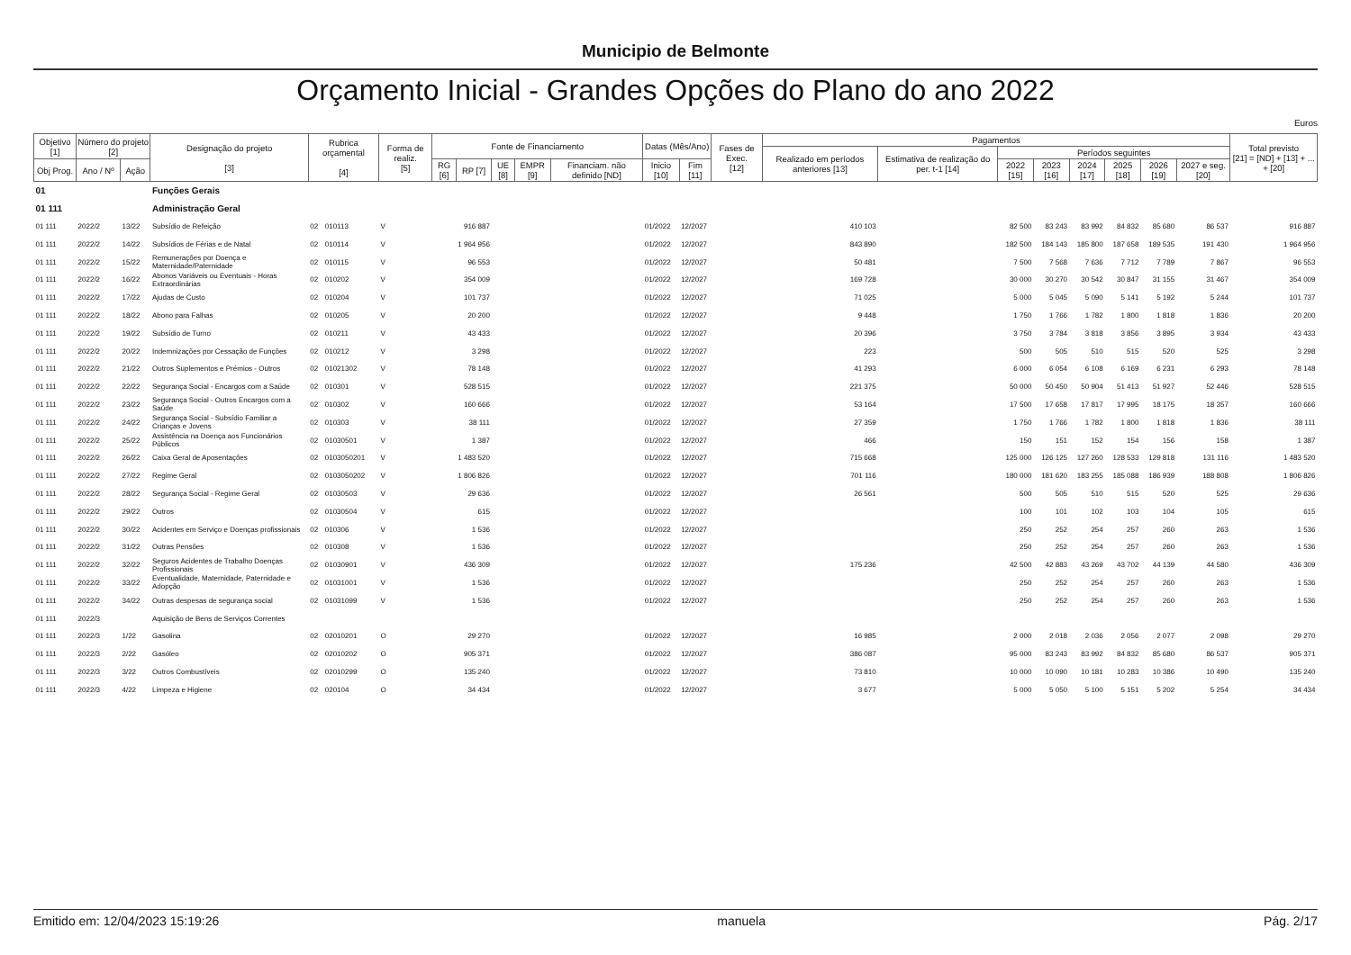Municipio de Belmonte
Orçamento Inicial - Grandes Opções do Plano do ano 2022
Euros
| Objetivo [1] | Número do projeto [2] | | Designação do projeto [3] | Rubrica orçamental [4] | | Forma de realiz. [5] | Fonte de Financiamento | | | | | Datas (Mês/Ano) | | Fases de Exec. [12] | Pagamentos | | | | | | | | Total previsto [21] = [ND] + [13] + ... + [20] |
| --- | --- | --- | --- | --- | --- | --- | --- | --- | --- | --- | --- | --- | --- | --- | --- | --- | --- | --- | --- | --- | --- | --- | --- |
| | | | | | | | | | | | | | | | Realizado em períodos anteriores [13] | Estimativa de realização do per. t-1 [14] | Períodos seguintes | | | | | | |
| Obj Prog. | Ano / Nº | Ação | | | | | RG [6] | RP [7] | UE [8] | EMPR [9] | Financiam. não definido [ND] | Inicio [10] | Fim [11] | | | | 2022 [15] | 2023 [16] | 2024 [17] | 2025 [18] | 2026 [19] | 2027 e seg. [20] | |
| 01 | | | Funções Gerais | | | | | | | | | | | | | | | | | | | | |
| 01 111 | | | Administração Geral | | | | | | | | | | | | | | | | | | | | |
| 01 111 | 2022/2 | 13/22 | Subsídio de Refeição | 02 | 010113 | V | | 916 887 | | | | 01/2022 | 12/2027 | | 410 103 | | 82 500 | 83 243 | 83 992 | 84 832 | 85 680 | 86 537 | 916 887 |
| 01 111 | 2022/2 | 14/22 | Subsídios de Férias e de Natal | 02 | 010114 | V | | 1 964 956 | | | | 01/2022 | 12/2027 | | 843 890 | | 182 500 | 184 143 | 185 800 | 187 658 | 189 535 | 191 430 | 1 964 956 |
| 01 111 | 2022/2 | 15/22 | Remunerações por Doença e Maternidade/Paternidade | 02 | 010115 | V | | 96 553 | | | | 01/2022 | 12/2027 | | 50 481 | | 7 500 | 7 568 | 7 636 | 7 712 | 7 789 | 7 867 | 96 553 |
| 01 111 | 2022/2 | 16/22 | Abonos Variáveis ou Eventuais - Horas Extraordinárias | 02 | 010202 | V | | 354 009 | | | | 01/2022 | 12/2027 | | 169 728 | | 30 000 | 30 270 | 30 542 | 30 847 | 31 155 | 31 467 | 354 009 |
| 01 111 | 2022/2 | 17/22 | Ajudas de Custo | 02 | 010204 | V | | 101 737 | | | | 01/2022 | 12/2027 | | 71 025 | | 5 000 | 5 045 | 5 090 | 5 141 | 5 192 | 5 244 | 101 737 |
| 01 111 | 2022/2 | 18/22 | Abono para Falhas | 02 | 010205 | V | | 20 200 | | | | 01/2022 | 12/2027 | | 9 448 | | 1 750 | 1 766 | 1 782 | 1 800 | 1 818 | 1 836 | 20 200 |
| 01 111 | 2022/2 | 19/22 | Subsídio de Turno | 02 | 010211 | V | | 43 433 | | | | 01/2022 | 12/2027 | | 20 396 | | 3 750 | 3 784 | 3 818 | 3 856 | 3 895 | 3 934 | 43 433 |
| 01 111 | 2022/2 | 20/22 | Indemnizações por Cessação de Funções | 02 | 010212 | V | | 3 298 | | | | 01/2022 | 12/2027 | | 223 | | 500 | 505 | 510 | 515 | 520 | 525 | 3 298 |
| 01 111 | 2022/2 | 21/22 | Outros Suplementos e Prémios - Outros | 02 | 01021302 | V | | 78 148 | | | | 01/2022 | 12/2027 | | 41 293 | | 6 000 | 6 054 | 6 108 | 6 169 | 6 231 | 6 293 | 78 148 |
| 01 111 | 2022/2 | 22/22 | Segurança Social - Encargos com a Saúde | 02 | 010301 | V | | 528 515 | | | | 01/2022 | 12/2027 | | 221 375 | | 50 000 | 50 450 | 50 904 | 51 413 | 51 927 | 52 446 | 528 515 |
| 01 111 | 2022/2 | 23/22 | Segurança Social - Outros Encargos com a Saúde | 02 | 010302 | V | | 160 666 | | | | 01/2022 | 12/2027 | | 53 164 | | 17 500 | 17 658 | 17 817 | 17 995 | 18 175 | 18 357 | 160 666 |
| 01 111 | 2022/2 | 24/22 | Segurança Social - Subsídio Familiar a Crianças e Jovens | 02 | 010303 | V | | 38 111 | | | | 01/2022 | 12/2027 | | 27 359 | | 1 750 | 1 766 | 1 782 | 1 800 | 1 818 | 1 836 | 38 111 |
| 01 111 | 2022/2 | 25/22 | Assistência na Doença aos Funcionários Públicos | 02 | 01030501 | V | | 1 387 | | | | 01/2022 | 12/2027 | | 466 | | 150 | 151 | 152 | 154 | 156 | 158 | 1 387 |
| 01 111 | 2022/2 | 26/22 | Caixa Geral de Aposentações | 02 | 0103050201 | V | | 1 483 520 | | | | 01/2022 | 12/2027 | | 715 668 | | 125 000 | 126 125 | 127 260 | 128 533 | 129 818 | 131 116 | 1 483 520 |
| 01 111 | 2022/2 | 27/22 | Regime Geral | 02 | 0103050202 | V | | 1 806 826 | | | | 01/2022 | 12/2027 | | 701 116 | | 180 000 | 181 620 | 183 255 | 185 088 | 186 939 | 188 808 | 1 806 826 |
| 01 111 | 2022/2 | 28/22 | Segurança Social - Regime Geral | 02 | 01030503 | V | | 29 636 | | | | 01/2022 | 12/2027 | | 26 561 | | 500 | 505 | 510 | 515 | 520 | 525 | 29 636 |
| 01 111 | 2022/2 | 29/22 | Outros | 02 | 01030504 | V | | 615 | | | | 01/2022 | 12/2027 | | | | 100 | 101 | 102 | 103 | 104 | 105 | 615 |
| 01 111 | 2022/2 | 30/22 | Acidentes em Serviço e Doenças profissionais | 02 | 010306 | V | | 1 536 | | | | 01/2022 | 12/2027 | | | | 250 | 252 | 254 | 257 | 260 | 263 | 1 536 |
| 01 111 | 2022/2 | 31/22 | Outras Pensões | 02 | 010308 | V | | 1 536 | | | | 01/2022 | 12/2027 | | | | 250 | 252 | 254 | 257 | 260 | 263 | 1 536 |
| 01 111 | 2022/2 | 32/22 | Seguros Acidentes de Trabalho Doenças Profissionais | 02 | 01030901 | V | | 436 309 | | | | 01/2022 | 12/2027 | | 175 236 | | 42 500 | 42 883 | 43 269 | 43 702 | 44 139 | 44 580 | 436 309 |
| 01 111 | 2022/2 | 33/22 | Eventualidade, Maternidade, Paternidade e Adopção | 02 | 01031001 | V | | 1 536 | | | | 01/2022 | 12/2027 | | | | 250 | 252 | 254 | 257 | 260 | 263 | 1 536 |
| 01 111 | 2022/2 | 34/22 | Outras despesas de segurança social | 02 | 01031099 | V | | 1 536 | | | | 01/2022 | 12/2027 | | | | 250 | 252 | 254 | 257 | 260 | 263 | 1 536 |
| 01 111 | 2022/3 | | Aquisição de Bens de Serviços Correntes | | | | | | | | | | | | | | | | | | | | |
| 01 111 | 2022/3 | 1/22 | Gasolina | 02 | 02010201 | O | | 29 270 | | | | 01/2022 | 12/2027 | | 16 985 | | 2 000 | 2 018 | 2 036 | 2 056 | 2 077 | 2 098 | 29 270 |
| 01 111 | 2022/3 | 2/22 | Gasóleo | 02 | 02010202 | O | | 905 371 | | | | 01/2022 | 12/2027 | | 386 087 | | 95 000 | 83 243 | 83 992 | 84 832 | 85 680 | 86 537 | 905 371 |
| 01 111 | 2022/3 | 3/22 | Outros Combustíveis | 02 | 02010299 | O | | 135 240 | | | | 01/2022 | 12/2027 | | 73 810 | | 10 000 | 10 090 | 10 181 | 10 283 | 10 386 | 10 490 | 135 240 |
| 01 111 | 2022/3 | 4/22 | Limpeza e Higiene | 02 | 020104 | O | | 34 434 | | | | 01/2022 | 12/2027 | | 3 677 | | 5 000 | 5 050 | 5 100 | 5 151 | 5 202 | 5 254 | 34 434 |
Emitido em: 12/04/2023 15:19:26 manuela Pág. 2/17